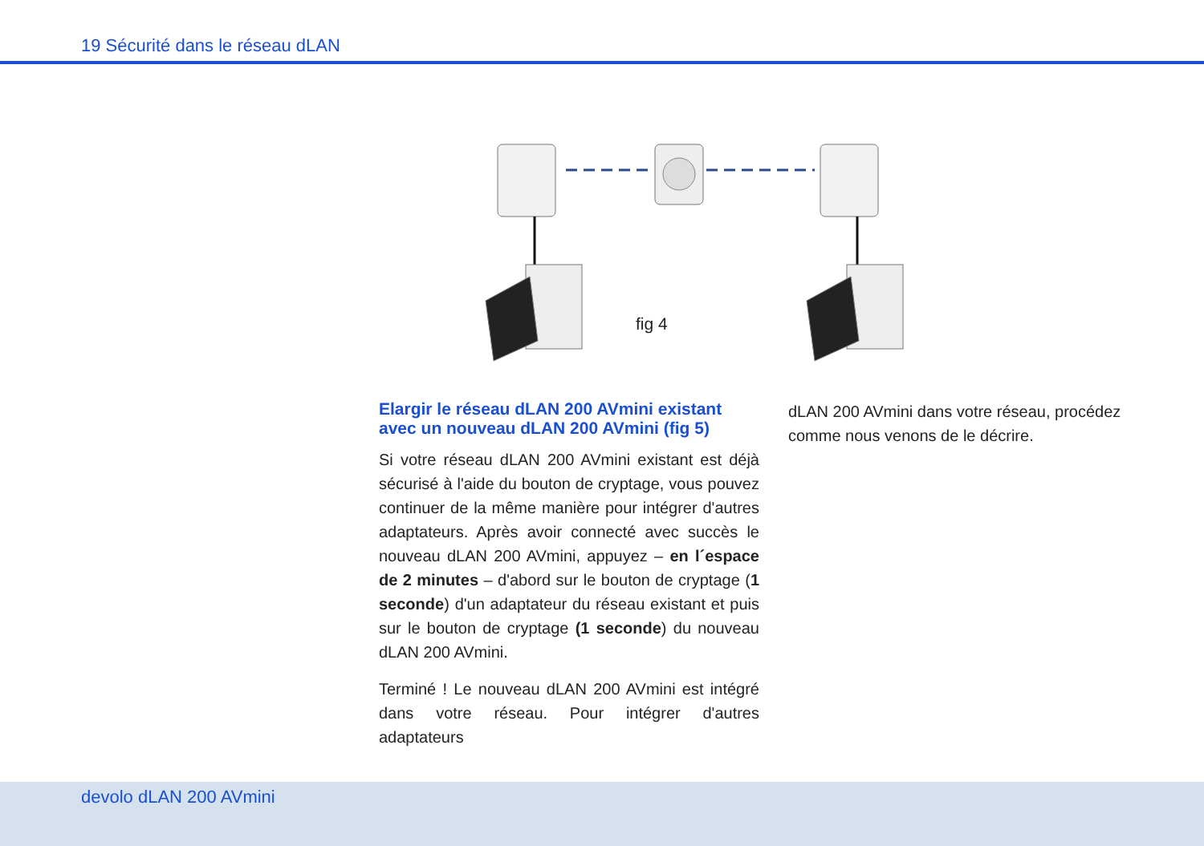19 Sécurité dans le réseau dLAN
fig 4
Elargir le réseau dLAN 200 AVmini existant avec un nouveau dLAN 200 AVmini (fig 5)
Si votre réseau dLAN 200 AVmini existant est déjà sé­curisé à l'aide du bouton de cryptage, vous pouvez continuer de la même manière pour intégrer d'autres adaptateurs. Après avoir connecté avec succès le nou­veau dLAN 200 AVmini, appuyez – en l´espace de 2 minutes – d'abord sur le bouton de cryptage (1 seconde) d'un adaptateur du réseau existant et puis sur le bouton de cryptage (1 seconde) du nouveau dLAN 200 AVmini.
Terminé ! Le nouveau dLAN 200 AVmini est intégré dans votre réseau. Pour intégrer d'autres adaptateurs
dLAN 200 AVmini dans votre réseau, procédez comme nous venons de le décrire.
devolo dLAN 200 AVmini